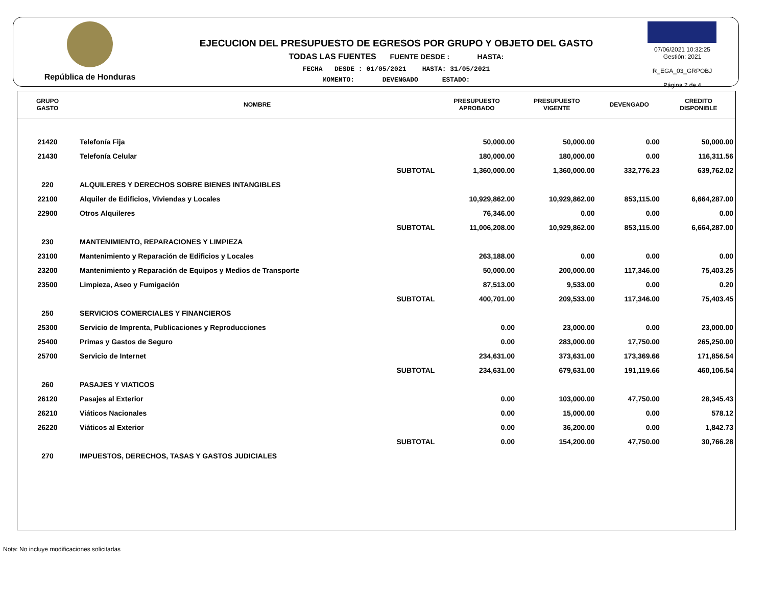República de Honduras
EJECUCION DEL PRESUPUESTO DE EGRESOS POR GRUPO Y OBJETO DEL GASTO
TODAS LAS FUENTES FUENTE DESDE : HASTA:
FECHA DESDE : 01/05/2021 HASTA: 31/05/2021
MOMENTO: DEVENGADO ESTADO:
07/06/2021 10:32:25
Gestión: 2021
R_EGA_03_GRPOBJ
Página 2 de 4
| GRUPO GASTO | NOMBRE | PRESUPUESTO APROBADO | PRESUPUESTO VIGENTE | DEVENGADO | CREDITO DISPONIBLE |
| --- | --- | --- | --- | --- | --- |
| 21420 | Telefonía Fija | 50,000.00 | 50,000.00 | 0.00 | 50,000.00 |
| 21430 | Telefonía Celular | 180,000.00 | 180,000.00 | 0.00 | 116,311.56 |
| | SUBTOTAL | 1,360,000.00 | 1,360,000.00 | 332,776.23 | 639,762.02 |
| 220 | ALQUILERES Y DERECHOS SOBRE BIENES INTANGIBLES | | | | |
| 22100 | Alquiler de Edificios, Viviendas y Locales | 10,929,862.00 | 10,929,862.00 | 853,115.00 | 6,664,287.00 |
| 22900 | Otros Alquileres | 76,346.00 | 0.00 | 0.00 | 0.00 |
| | SUBTOTAL | 11,006,208.00 | 10,929,862.00 | 853,115.00 | 6,664,287.00 |
| 230 | MANTENIMIENTO, REPARACIONES Y LIMPIEZA | | | | |
| 23100 | Mantenimiento y Reparación de Edificios y Locales | 263,188.00 | 0.00 | 0.00 | 0.00 |
| 23200 | Mantenimiento y Reparación de Equipos y Medios de Transporte | 50,000.00 | 200,000.00 | 117,346.00 | 75,403.25 |
| 23500 | Limpieza, Aseo y Fumigación | 87,513.00 | 9,533.00 | 0.00 | 0.20 |
| | SUBTOTAL | 400,701.00 | 209,533.00 | 117,346.00 | 75,403.45 |
| 250 | SERVICIOS COMERCIALES Y FINANCIEROS | | | | |
| 25300 | Servicio de Imprenta, Publicaciones y Reproducciones | 0.00 | 23,000.00 | 0.00 | 23,000.00 |
| 25400 | Primas y Gastos de Seguro | 0.00 | 283,000.00 | 17,750.00 | 265,250.00 |
| 25700 | Servicio de Internet | 234,631.00 | 373,631.00 | 173,369.66 | 171,856.54 |
| | SUBTOTAL | 234,631.00 | 679,631.00 | 191,119.66 | 460,106.54 |
| 260 | PASAJES Y VIATICOS | | | | |
| 26120 | Pasajes al Exterior | 0.00 | 103,000.00 | 47,750.00 | 28,345.43 |
| 26210 | Viáticos Nacionales | 0.00 | 15,000.00 | 0.00 | 578.12 |
| 26220 | Viáticos al Exterior | 0.00 | 36,200.00 | 0.00 | 1,842.73 |
| | SUBTOTAL | 0.00 | 154,200.00 | 47,750.00 | 30,766.28 |
| 270 | IMPUESTOS, DERECHOS, TASAS Y GASTOS JUDICIALES | | | | |
Nota: No incluye modificaciones solicitadas